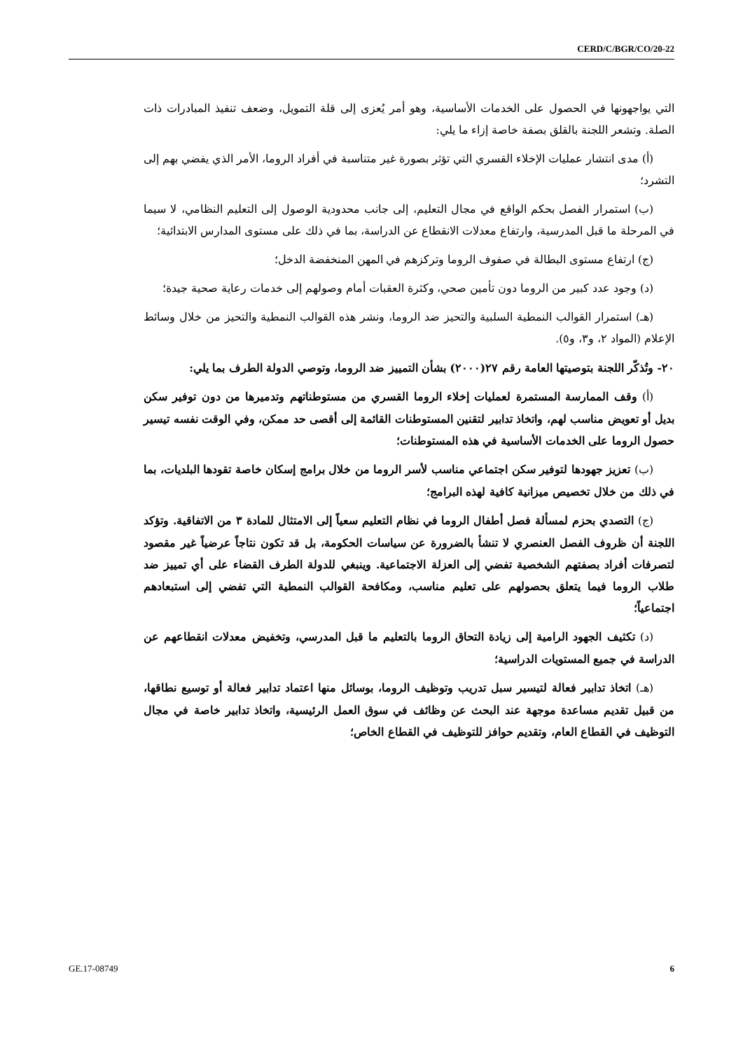CERD/C/BGR/CO/20-22
التي يواجهونها في الحصول على الخدمات الأساسية، وهو أمر يُعزى إلى قلة التمويل، وضعف تنفيذ المبادرات ذات الصلة. وتشعر اللجنة بالقلق بصفة خاصة إزاء ما يلي:
(أ) مدى انتشار عمليات الإخلاء القسري التي تؤثر بصورة غير متناسبة في أفراد الروما، الأمر الذي يفضي بهم إلى التشرد؛
(ب) استمرار الفصل بحكم الواقع في مجال التعليم، إلى جانب محدودية الوصول إلى التعليم النظامي، لا سيما في المرحلة ما قبل المدرسية، وارتفاع معدلات الانقطاع عن الدراسة، بما في ذلك على مستوى المدارس الابتدائية؛
(ج) ارتفاع مستوى البطالة في صفوف الروما وتركزهم في المهن المنخفضة الدخل؛
(د) وجود عدد كبير من الروما دون تأمين صحي، وكثرة العقبات أمام وصولهم إلى خدمات رعاية صحية جيدة؛
(هـ) استمرار القوالب النمطية السلبية والتحيز ضد الروما، ونشر هذه القوالب النمطية والتحيز من خلال وسائط الإعلام (المواد ٢، و٣، و٥).
٢٠- وتُذكّر اللجنة بتوصيتها العامة رقم ٢٧(٢٠٠٠) بشأن التمييز ضد الروما، وتوصي الدولة الطرف بما يلي:
(أ) وقف الممارسة المستمرة لعمليات إخلاء الروما القسري من مستوطناتهم وتدميرها من دون توفير سكن بديل أو تعويض مناسب لهم، واتخاذ تدابير لتقنين المستوطنات القائمة إلى أقصى حد ممكن، وفي الوقت نفسه تيسير حصول الروما على الخدمات الأساسية في هذه المستوطنات؛
(ب) تعزيز جهودها لتوفير سكن اجتماعي مناسب لأسر الروما من خلال برامج إسكان خاصة تقودها البلديات، بما في ذلك من خلال تخصيص ميزانية كافية لهذه البرامج؛
(ج) التصدي بحزم لمسألة فصل أطفال الروما في نظام التعليم سعياً إلى الامتثال للمادة ٣ من الاتفاقية. وتؤكد اللجنة أن ظروف الفصل العنصري لا تنشأ بالضرورة عن سياسات الحكومة، بل قد تكون نتاجاً عرضياً غير مقصود لتصرفات أفراد بصفتهم الشخصية تفضي إلى العزلة الاجتماعية. وينبغي للدولة الطرف القضاء على أي تمييز ضد طلاب الروما فيما يتعلق بحصولهم على تعليم مناسب، ومكافحة القوالب النمطية التي تفضي إلى استبعادهم اجتماعياً؛
(د) تكثيف الجهود الرامية إلى زيادة التحاق الروما بالتعليم ما قبل المدرسي، وتخفيض معدلات انقطاعهم عن الدراسة في جميع المستويات الدراسية؛
(هـ) اتخاذ تدابير فعالة لتيسير سبل تدريب وتوظيف الروما، بوسائل منها اعتماد تدابير فعالة أو توسيع نطاقها، من قبيل تقديم مساعدة موجهة عند البحث عن وظائف في سوق العمل الرئيسية، واتخاذ تدابير خاصة في مجال التوظيف في القطاع العام، وتقديم حوافز للتوظيف في القطاع الخاص؛
GE.17-08749 6